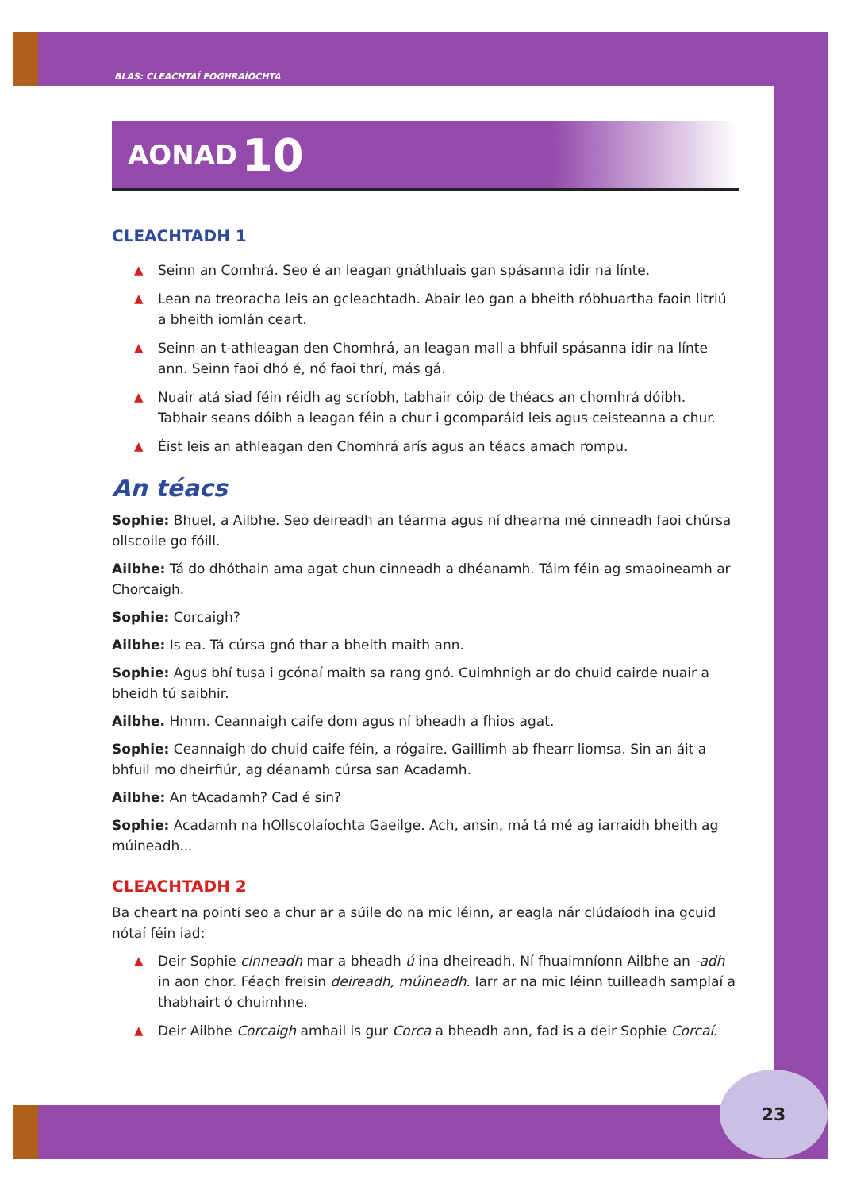BLAS: CLEACHTAÍ FOGHRAÍOCHTA
AONAD 10
CLEACHTADH 1
▲ Seinn an Comhrá. Seo é an leagan gnáthluais gan spásanna idir na línte.
▲ Lean na treoracha leis an gcleachtadh. Abair leo gan a bheith róbhuartha faoin litriú a bheith iomlán ceart.
▲ Seinn an t-athleagan den Chomhrá, an leagan mall a bhfuil spásanna idir na línte ann. Seinn faoi dhó é, nó faoi thrí, más gá.
▲ Nuair atá siad féin réidh ag scríobh, tabhair cóip de théacs an chomhrá dóibh. Tabhair seans dóibh a leagan féin a chur i gcomparáid leis agus ceisteanna a chur.
▲ Éist leis an athleagan den Chomhrá arís agus an téacs amach rompu.
An téacs
Sophie: Bhuel, a Ailbhe. Seo deireadh an téarma agus ní dhearna mé cinneadh faoi chúrsa ollscoile go fóill.
Ailbhe: Tá do dhóthain ama agat chun cinneadh a dhéanamh. Táim féin ag smaoineamh ar Chorcaigh.
Sophie: Corcaigh?
Ailbhe: Is ea. Tá cúrsa gnó thar a bheith maith ann.
Sophie: Agus bhí tusa i gcónaí maith sa rang gnó. Cuimhnigh ar do chuid cairde nuair a bheidh tú saibhir.
Ailbhe. Hmm. Ceannaigh caife dom agus ní bheadh a fhios agat.
Sophie: Ceannaigh do chuid caife féin, a rógaire. Gaillimh ab fhearr liomsa. Sin an áit a bhfuil mo dheirfiúr, ag déanamh cúrsa san Acadamh.
Ailbhe: An tAcadamh? Cad é sin?
Sophie: Acadamh na hOllscolaíochta Gaeilge. Ach, ansin, má tá mé ag iarraidh bheith ag múineadh...
CLEACHTADH 2
Ba cheart na pointí seo a chur ar a súile do na mic léinn, ar eagla nár clúdaíodh ina gcuid nótaí féin iad:
▲ Deir Sophie cinneadh mar a bheadh ú ina dheireadh. Ní fhuaimníonn Ailbhe an -adh in aon chor. Féach freisin deireadh, múineadh. Iarr ar na mic léinn tuilleadh samplaí a thabhairt ó chuimhne.
▲ Deir Ailbhe Corcaigh amhail is gur Corca a bheadh ann, fad is a deir Sophie Corcaí.
23